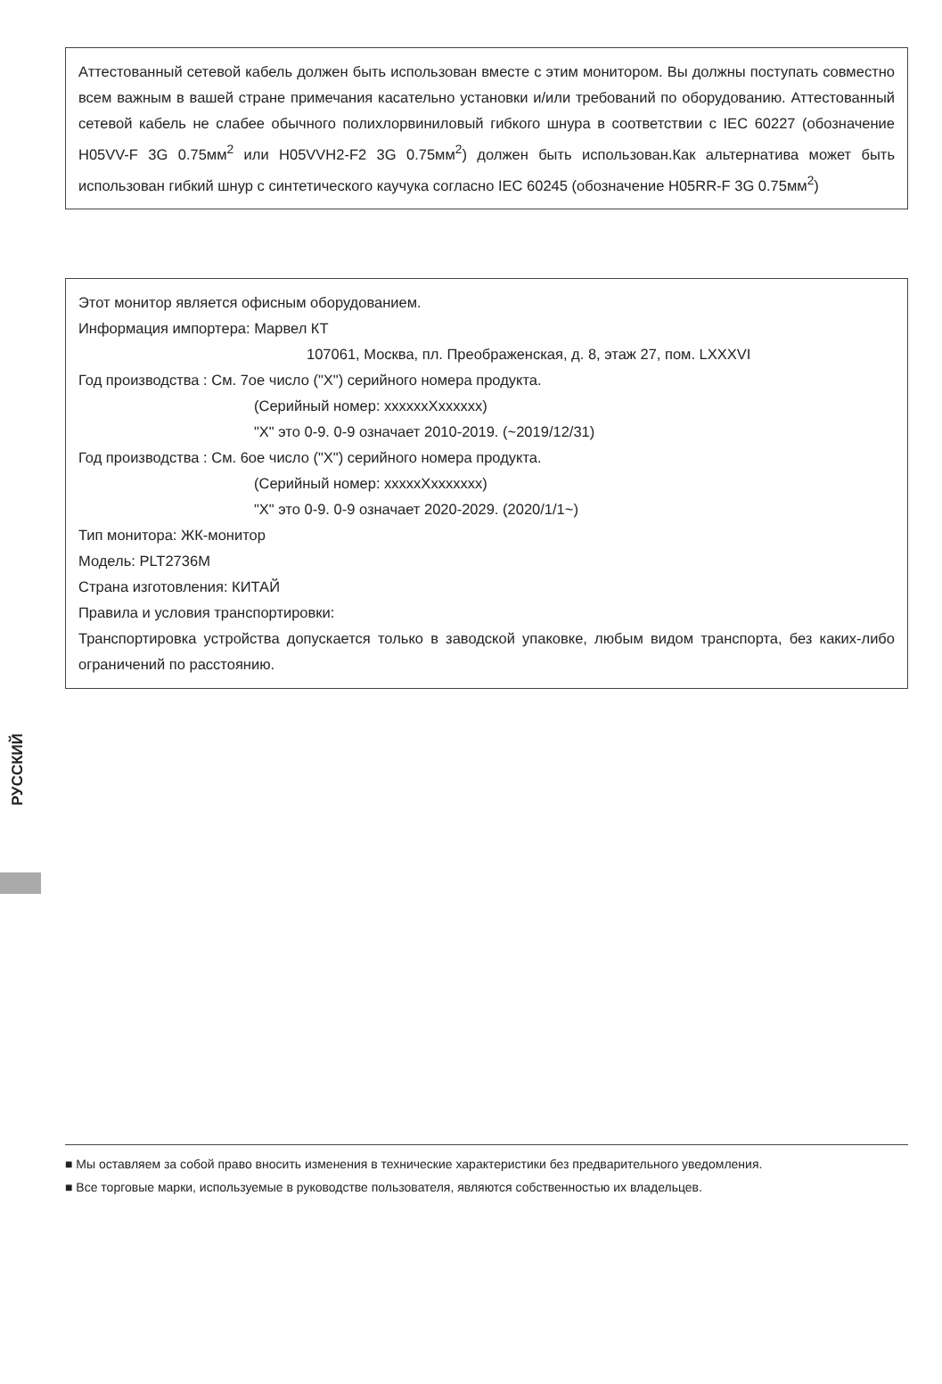Аттестованный сетевой кабель должен быть использован вместе с этим монитором. Вы должны поступать совместно всем важным в вашей стране примечания касательно установки и/или требований по оборудованию. Аттестованный сетевой кабель не слабее обычного полихлорвиниловый гибкого шнура в соответствии с IEC 60227 (обозначение H05VV-F 3G 0.75мм<sup>2</sup> или H05VVH2-F2 3G 0.75мм<sup>2</sup>) должен быть использован.Как альтернатива может быть использован гибкий шнур с синтетического каучука согласно IEC 60245 (обозначение H05RR-F 3G 0.75мм<sup>2</sup>)
Этот монитор является офисным оборудованием.
Информация импортера: Марвел КТ
107061, Москва, пл. Преображенская, д. 8, этаж 27, пом. LXXXVI
Год производства : См. 7ое число ("X") серийного номера продукта.
(Серийный номер: xxxxxxXxxxxxx)
"X" это 0-9. 0-9 означает 2010-2019. (~2019/12/31)
Год производства : См. 6ое число ("X") серийного номера продукта.
(Серийный номер: xxxxxXxxxxxxx)
"X" это 0-9. 0-9 означает 2020-2029. (2020/1/1~)
Тип монитора: ЖК-монитор
Модель: PLT2736M
Страна изготовления: КИТАЙ
Правила и условия транспортировки:
Транспортировка устройства допускается только в заводской упаковке, любым видом транспорта, без каких-либо ограничений по расстоянию.
РУССКИЙ
■ Мы оставляем за собой право вносить изменения в технические характеристики без предварительного уведомления.
■ Все торговые марки, используемые в руководстве пользователя, являются собственностью их владельцев.